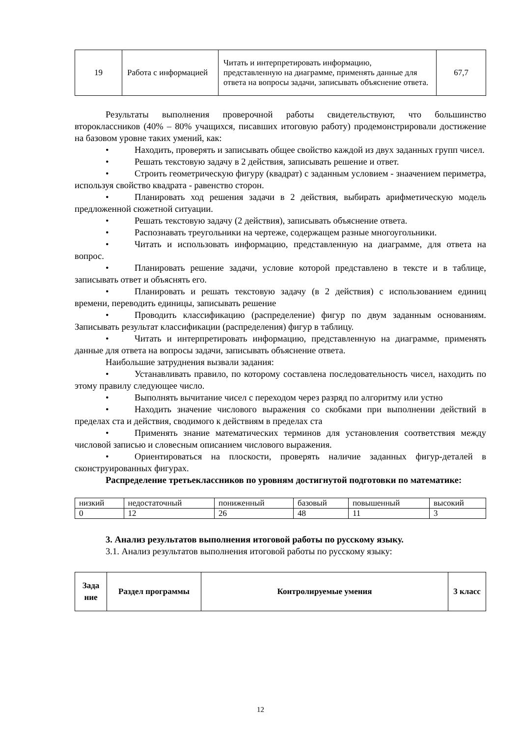| 19 | Работа с информацией | Читать и интерпретировать информацию, представленную на диаграмме, применять данные для ответа на вопросы задачи, записывать объяснение ответа. | 67,7 |
Результаты выполнения проверочной работы свидетельствуют, что большинство второклассников (40% – 80% учащихся, писавших итоговую работу) продемонстрировали достижение на базовом уровне таких умений, как:
• Находить, проверять и записывать общее свойство каждой из двух заданных групп чисел.
• Решать текстовую задачу в 2 действия, записывать решение и ответ.
• Строить геометрическую фигуру (квадрат) с заданным условием - знаачением периметра, используя свойство квадрата - равенство сторон.
• Планировать ход решения задачи в 2 действия, выбирать арифметическую модель предложенной сюжетной ситуации.
• Решать текстовую задачу (2 действия), записывать объяснение ответа.
• Распознавать треугольники на чертеже, содержащем разные многоугольники.
• Читать и использовать информацию, представленную на диаграмме, для ответа на вопрос.
• Планировать решение задачи, условие которой представлено в тексте и в таблице, записывать ответ и объяснять его.
• Планировать и решать текстовую задачу (в 2 действия) с использованием единиц времени, переводить единицы, записывать решение
• Проводить классификацию (распределение) фигур по двум заданным основаниям. Записывать результат классификации (распределения) фигур в таблицу.
• Читать и интерпретировать информацию, представленную на диаграмме, применять данные для ответа на вопросы задачи, записывать объяснение ответа.
Наибольшие затруднения вызвали задания:
• Устанавливать правило, по которому составлена последовательность чисел, находить по этому правилу следующее число.
• Выполнять вычитание чисел с переходом через разряд по алгоритму или устно
• Находить значение числового выражения со скобками при выполнении действий в пределах ста и действия, сводимого к действиям в пределах ста
• Применять знание математических терминов для установления соответствия между числовой записью и словесным описанием числового выражения.
• Ориентироваться на плоскости, проверять наличие заданных фигур-деталей в сконструированных фигурах.
Распределение третьеклассников по уровням достигнутой подготовки по математике:
| низкий | недостаточный | пониженный | базовый | повышенный | высокий |
| 0 | 12 | 26 | 48 | 11 | 3 |
3. Анализ результатов выполнения итоговой работы по русскому языку.
3.1. Анализ результатов выполнения итоговой работы по русскому языку:
| Зада ние | Раздел программы | Контролируемые умения | 3 класс |
| --- | --- | --- | --- |
12